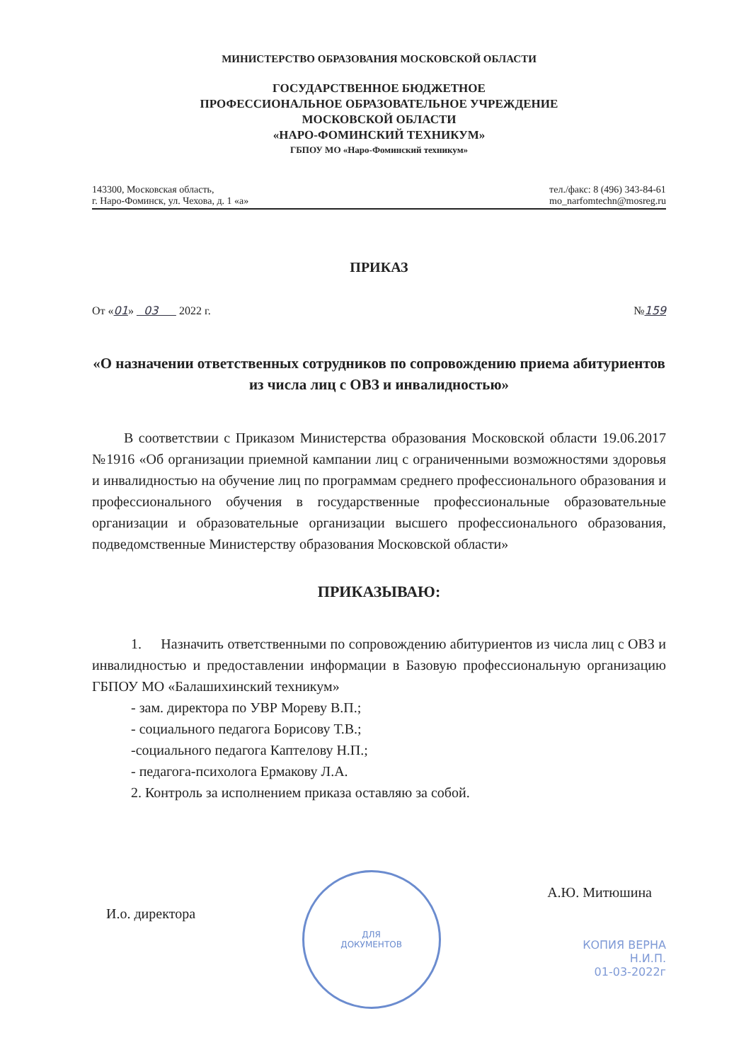МИНИСТЕРСТВО ОБРАЗОВАНИЯ МОСКОВСКОЙ ОБЛАСТИ
ГОСУДАРСТВЕННОЕ БЮДЖЕТНОЕ
ПРОФЕССИОНАЛЬНОЕ ОБРАЗОВАТЕЛЬНОЕ УЧРЕЖДЕНИЕ
МОСКОВСКОЙ ОБЛАСТИ
«НАРО-ФОМИНСКИЙ ТЕХНИКУМ»
ГБПОУ МО «Наро-Фоминский техникум»
143300, Московская область,
г. Наро-Фоминск, ул. Чехова, д. 1 «а»
тел./факс: 8 (496) 343-84-61
mo_narfomtechn@mosreg.ru
ПРИКАЗ
От «01» 03 2022 г. №159
«О назначении ответственных сотрудников по сопровождению приема абитуриентов из числа лиц с ОВЗ и инвалидностью»
В соответствии с Приказом Министерства образования Московской области 19.06.2017 №1916 «Об организации приемной кампании лиц с ограниченными возможностями здоровья и инвалидностью на обучение лиц по программам среднего профессионального образования и профессионального обучения в государственные профессиональные образовательные организации и образовательные организации высшего профессионального образования, подведомственные Министерству образования Московской области»
ПРИКАЗЫВАЮ:
1. Назначить ответственными по сопровождению абитуриентов из числа лиц с ОВЗ и инвалидностью и предоставлении информации в Базовую профессиональную организацию ГБПОУ МО «Балашихинский техникум»
- зам. директора по УВР Мореву В.П.;
- социального педагога Борисову Т.В.;
-социального педагога Каптелову Н.П.;
- педагога-психолога Ермакову Л.А.
2. Контроль за исполнением приказа оставляю за собой.
И.о. директора
ДЛЯ
ДОКУМЕНТОВ
А.Ю. Митюшина
КОПИЯ ВЕРНА
Н.И.П.
01-03-2022г